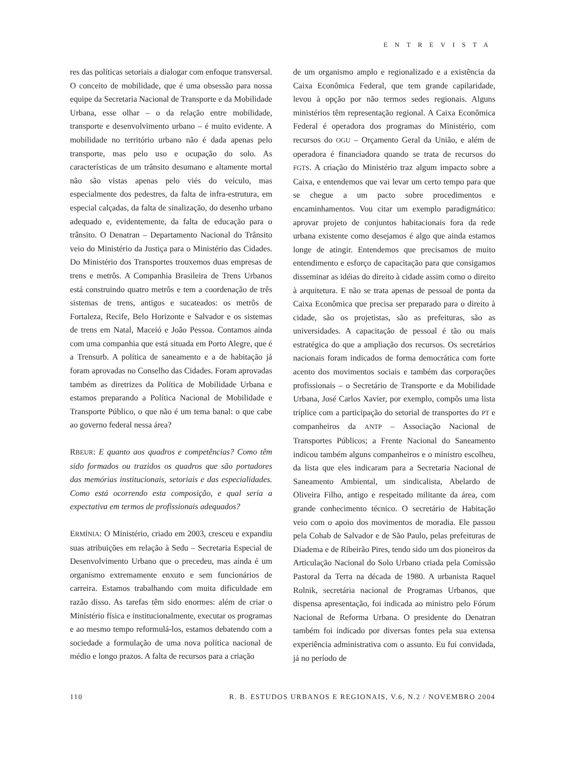ENTREVISTA
res das políticas setoriais a dialogar com enfoque transversal. O conceito de mobilidade, que é uma obsessão para nossa equipe da Secretaria Nacional de Transporte e da Mobilidade Urbana, esse olhar – o da relação entre mobilidade, transporte e desenvolvimento urbano – é muito evidente. A mobilidade no território urbano não é dada apenas pelo transporte, mas pelo uso e ocupação do solo. As características de um trânsito desumano e altamente mortal não são vistas apenas pelo viés do veículo, mas especialmente dos pedestres, da falta de infra-estrutura, em especial calçadas, da falta de sinalização, do desenho urbano adequado e, evidentemente, da falta de educação para o trânsito. O Denatran – Departamento Nacional do Trânsito veio do Ministério da Justiça para o Ministério das Cidades. Do Ministério dos Transportes trouxemos duas empresas de trens e metrôs. A Companhia Brasileira de Trens Urbanos está construindo quatro metrôs e tem a coordenação de três sistemas de trens, antigos e sucateados: os metrôs de Fortaleza, Recife, Belo Horizonte e Salvador e os sistemas de trens em Natal, Maceió e João Pessoa. Contamos ainda com uma companhia que está situada em Porto Alegre, que é a Trensurb. A política de saneamento e a de habitação já foram aprovadas no Conselho das Cidades. Foram aprovadas também as diretrizes da Política de Mobilidade Urbana e estamos preparando a Política Nacional de Mobilidade e Transporte Público, o que não é um tema banal: o que cabe ao governo federal nessa área?
RBEUR: E quanto aos quadros e competências? Como têm sido formados ou trazidos os quadros que são portadores das memórias institucionais, setoriais e das especialidades. Como está ocorrendo esta composição, e qual seria a expectativa em termos de profissionais adequados?
ERMÍNIA: O Ministério, criado em 2003, cresceu e expandiu suas atribuições em relação à Sedu – Secretaria Especial de Desenvolvimento Urbano que o precedeu, mas ainda é um organismo extremamente enxuto e sem funcionários de carreira. Estamos trabalhando com muita dificuldade em razão disso. As tarefas têm sido enormes: além de criar o Ministério física e institucionalmente, executar os programas e ao mesmo tempo reformulá-los, estamos debatendo com a sociedade a formulação de uma nova política nacional de médio e longo prazos. A falta de recursos para a criação
de um organismo amplo e regionalizado e a existência da Caixa Econômica Federal, que tem grande capilaridade, levou à opção por não termos sedes regionais. Alguns ministérios têm representação regional. A Caixa Econômica Federal é operadora dos programas do Ministério, com recursos do OGU – Orçamento Geral da União, e além de operadora é financiadora quando se trata de recursos do FGTS. A criação do Ministério traz algum impacto sobre a Caixa, e entendemos que vai levar um certo tempo para que se chegue a um pacto sobre procedimentos e encaminhamentos. Vou citar um exemplo paradigmático: aprovar projeto de conjuntos habitacionais fora da rede urbana existente como desejamos é algo que ainda estamos longe de atingir. Entendemos que precisamos de muito entendimento e esforço de capacitação para que consigamos disseminar as idéias do direito à cidade assim como o direito à arquitetura. E não se trata apenas de pessoal de ponta da Caixa Econômica que precisa ser preparado para o direito à cidade, são os projetistas, são as prefeituras, são as universidades. A capacitação de pessoal é tão ou mais estratégica do que a ampliação dos recursos. Os secretários nacionais foram indicados de forma democrática com forte acento dos movimentos sociais e também das corporações profissionais – o Secretário de Transporte e da Mobilidade Urbana, José Carlos Xavier, por exemplo, compôs uma lista tríplice com a participação do setorial de transportes do PT e companheiros da ANTP – Associação Nacional de Transportes Públicos; a Frente Nacional do Saneamento indicou também alguns companheiros e o ministro escolheu, da lista que eles indicaram para a Secretaria Nacional de Saneamento Ambiental, um sindicalista, Abelardo de Oliveira Filho, antigo e respeitado militante da área, com grande conhecimento técnico. O secretário de Habitação veio com o apoio dos movimentos de moradia. Ele passou pela Cohab de Salvador e de São Paulo, pelas prefeituras de Diadema e de Ribeirão Pires, tendo sido um dos pioneiros da Articulação Nacional do Solo Urbano criada pela Comissão Pastoral da Terra na década de 1980. A urbanista Raquel Rolnik, secretária nacional de Programas Urbanos, que dispensa apresentação, foi indicada ao ministro pelo Fórum Nacional de Reforma Urbana. O presidente do Denatran também foi indicado por diversas fontes pela sua extensa experiência administrativa com o assunto. Eu fui convidada, já no período de
110 R. B. ESTUDOS URBANOS E REGIONAIS, V.6, N.2 / NOVEMBRO 2004